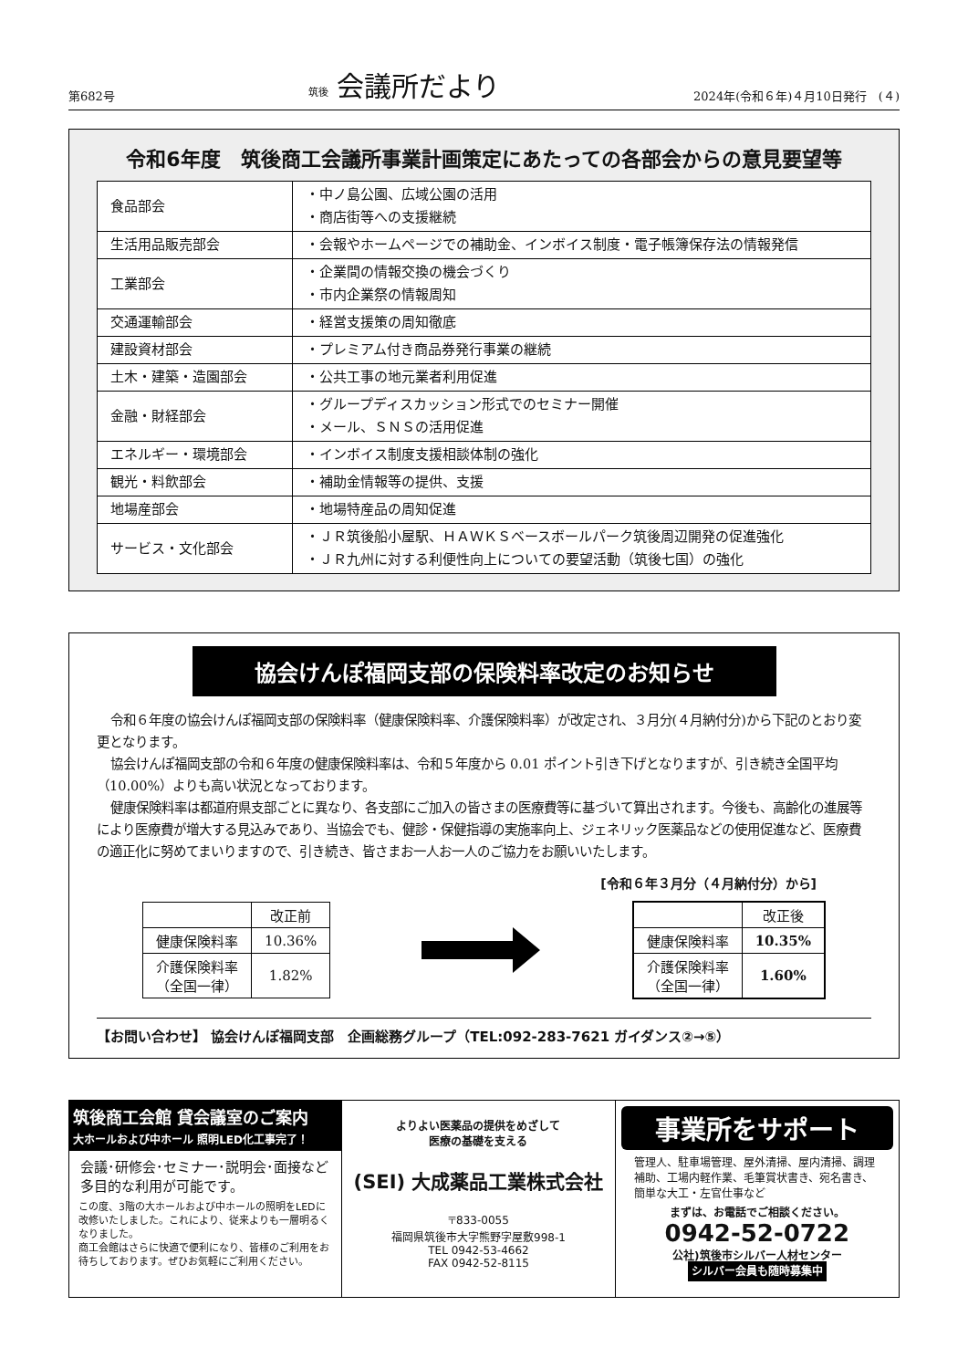第682号 筑後 会議所だより 2024年(令和６年)４月10日発行　(４)
令和6年度　筑後商工会議所事業計画策定にあたっての各部会からの意見要望等
| 食品部会 | ・中ノ島公園、広域公園の活用 ・商店街等への支援継続 |
| 生活用品販売部会 | ・会報やホームページでの補助金、インボイス制度・電子帳簿保存法の情報発信 |
| 工業部会 | ・企業間の情報交換の機会づくり ・市内企業祭の情報周知 |
| 交通運輸部会 | ・経営支援策の周知徹底 |
| 建設資材部会 | ・プレミアム付き商品券発行事業の継続 |
| 土木・建築・造園部会 | ・公共工事の地元業者利用促進 |
| 金融・財経部会 | ・グループディスカッション形式でのセミナー開催 ・メール、ＳＮＳの活用促進 |
| エネルギー・環境部会 | ・インボイス制度支援相談体制の強化 |
| 観光・料飲部会 | ・補助金情報等の提供、支援 |
| 地場産部会 | ・地場特産品の周知促進 |
| サービス・文化部会 | ・ＪＲ筑後船小屋駅、ＨＡＷＫＳベースボールパーク筑後周辺開発の促進強化 ・ＪＲ九州に対する利便性向上についての要望活動（筑後七国）の強化 |
協会けんぽ福岡支部の保険料率改定のお知らせ
令和６年度の協会けんぽ福岡支部の保険料率（健康保険料率、介護保険料率）が改定され、３月分(４月納付分)から下記のとおり変更となります。
協会けんぽ福岡支部の令和６年度の健康保険料率は、令和５年度から 0.01 ポイント引き下げとなりますが、引き続き全国平均（10.00%）よりも高い状況となっております。
健康保険料率は都道府県支部ごとに異なり、各支部にご加入の皆さまの医療費等に基づいて算出されます。今後も、高齢化の進展等により医療費が増大する見込みであり、当協会でも、健診・保健指導の実施率向上、ジェネリック医薬品などの使用促進など、医療費の適正化に努めてまいりますので、引き続き、皆さまお一人お一人のご協力をお願いいたします。
[令和６年３月分（４月納付分）から]
| | 改正前 |
| --- | --- |
| 健康保険料率 | 10.36% |
| 介護保険料率 （全国一律） | 1.82% |
| | 改正後 |
| --- | --- |
| 健康保険料率 | 10.35% |
| 介護保険料率 （全国一律） | 1.60% |
【お問い合わせ】 協会けんぽ福岡支部　企画総務グループ（TEL:092-283-7621 ガイダンス②→⑤）
筑後商工会館 貸会議室のご案内
大ホールおよび中ホール 照明LED化工事完了！
会議･研修会･セミナー･説明会･面接など多目的な利用が可能です。
この度、3階の大ホールおよび中ホールの照明をLEDに改修いたしました。これにより、従来よりも一層明るくなりました。
商工会館はさらに快適で便利になり、皆様のご利用をお待ちしております。ぜひお気軽にご利用ください。
よりよい医薬品の提供をめざして
医療の基礎を支える
(SEI) 大成薬品工業株式会社
〒833-0055
福岡県筑後市大字熊野字屋敷998-1
TEL 0942-53-4662
FAX 0942-52-8115
事業所をサポート
管理人、駐車場管理、屋外清掃、屋内清掃、調理補助、工場内軽作業、毛筆賞状書き、宛名書き、簡単な大工・左官仕事など
まずは、お電話でご相談ください。
0942-52-0722
公社)筑後市シルバー人材センター
シルバー会員も随時募集中